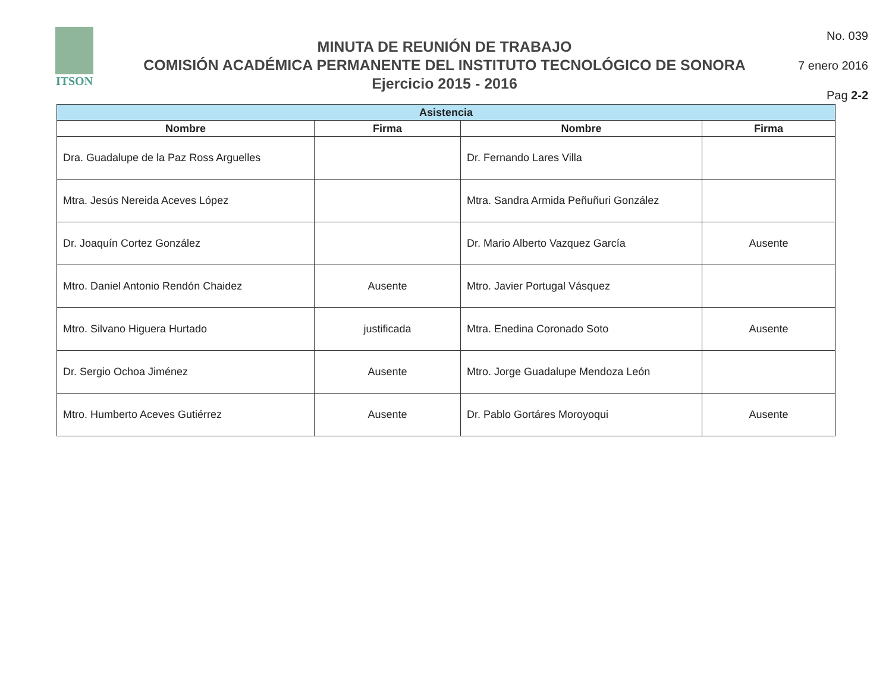ITSON
MINUTA DE REUNIÓN DE TRABAJO
COMISIÓN ACADÉMICA PERMANENTE DEL INSTITUTO TECNOLÓGICO DE SONORA
Ejercicio 2015 - 2016
No. 039
7 enero 2016
Pag 2-2
| Asistencia | | | |
| --- | --- | --- | --- |
| Nombre | Firma | Nombre | Firma |
| Dra. Guadalupe de la Paz Ross Arguelles | | Dr. Fernando Lares Villa | |
| Mtra. Jesús Nereida Aceves López | | Mtra. Sandra Armida Peñuñuri González | |
| Dr. Joaquín Cortez González | | Dr. Mario Alberto Vazquez García | Ausente |
| Mtro. Daniel Antonio Rendón Chaidez | Ausente | Mtro. Javier Portugal Vásquez | |
| Mtro. Silvano Higuera Hurtado | justificada | Mtra. Enedina Coronado Soto | Ausente |
| Dr. Sergio Ochoa Jiménez | Ausente | Mtro. Jorge Guadalupe Mendoza León | |
| Mtro. Humberto Aceves Gutiérrez | Ausente | Dr. Pablo Gortáres Moroyoqui | Ausente |